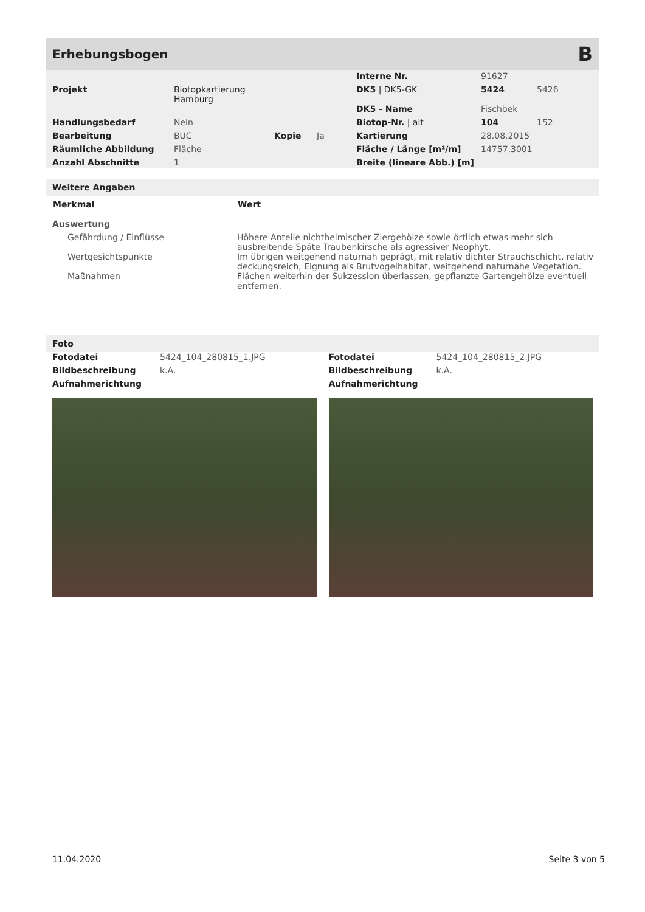Erhebungsbogen
B
| | | | | Interne Nr. | 91627 | |
| Projekt | Biotopkartierung Hamburg | | | DK5 / DK5-GK | 5424 | 5426 |
| | | | | DK5 - Name | Fischbek | |
| Handlungsbedarf | Nein | | | Biotop-Nr. / alt | 104 | 152 |
| Bearbeitung | BUC | Kopie | Ja | Kartierung | 28.08.2015 | |
| Räumliche Abbildung | Fläche | | | Fläche / Länge [m²/m] | 14757,3001 | |
| Anzahl Abschnitte | 1 | | | Breite (lineare Abb.) [m] | | |
Weitere Angaben
| Merkmal | Wert |
| --- | --- |
| Auswertung | |
| Gefährdung / Einflüsse | Höhere Anteile nichtheimischer Ziergehölze sowie örtlich etwas mehr sich ausbreitende Späte Traubenkirsche als agressiver Neophyt. |
| Wertgesichtspunkte | Im übrigen weitgehend naturnah geprägt, mit relativ dichter Strauchschicht, relativ deckungsreich, Eignung als Brutvogelhabitat, weitgehend naturnahe Vegetation. |
| Maßnahmen | Flächen weiterhin der Sukzession überlassen, gepflanzte Gartengehölze eventuell entfernen. |
Foto
| Fotodatei | 5424_104_280815_1.JPG |
| Bildbeschreibung | k.A. |
| Aufnahmerichtung | |
| Fotodatei | 5424_104_280815_2.JPG |
| Bildbeschreibung | k.A. |
| Aufnahmerichtung | |
11.04.2020 Seite 3 von 5